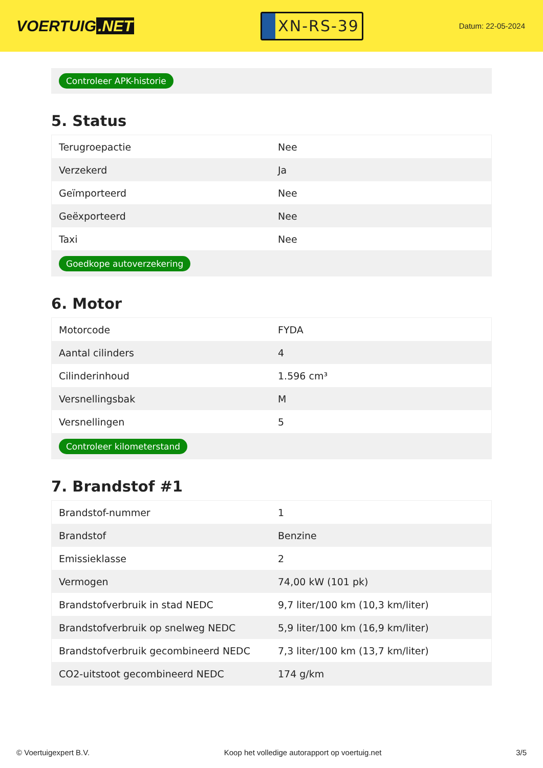VOERTUIG.NET
XN-RS-39
Datum: 22-05-2024
Controleer APK-historie
5. Status
| Terugroepactie | Nee |
| Verzekerd | Ja |
| Geïmporteerd | Nee |
| Geëxporteerd | Nee |
| Taxi | Nee |
Goedkope autoverzekering
6. Motor
| Motorcode | FYDA |
| Aantal cilinders | 4 |
| Cilinderinhoud | 1.596 cm³ |
| Versnellingsbak | M |
| Versnellingen | 5 |
Controleer kilometerstand
7. Brandstof #1
| Brandstof-nummer | 1 |
| Brandstof | Benzine |
| Emissieklasse | 2 |
| Vermogen | 74,00 kW (101 pk) |
| Brandstofverbruik in stad NEDC | 9,7 liter/100 km (10,3 km/liter) |
| Brandstofverbruik op snelweg NEDC | 5,9 liter/100 km (16,9 km/liter) |
| Brandstofverbruik gecombineerd NEDC | 7,3 liter/100 km (13,7 km/liter) |
| CO2-uitstoot gecombineerd NEDC | 174 g/km |
© Voertuigexpert B.V. Koop het volledige autorapport op voertuig.net 3/5